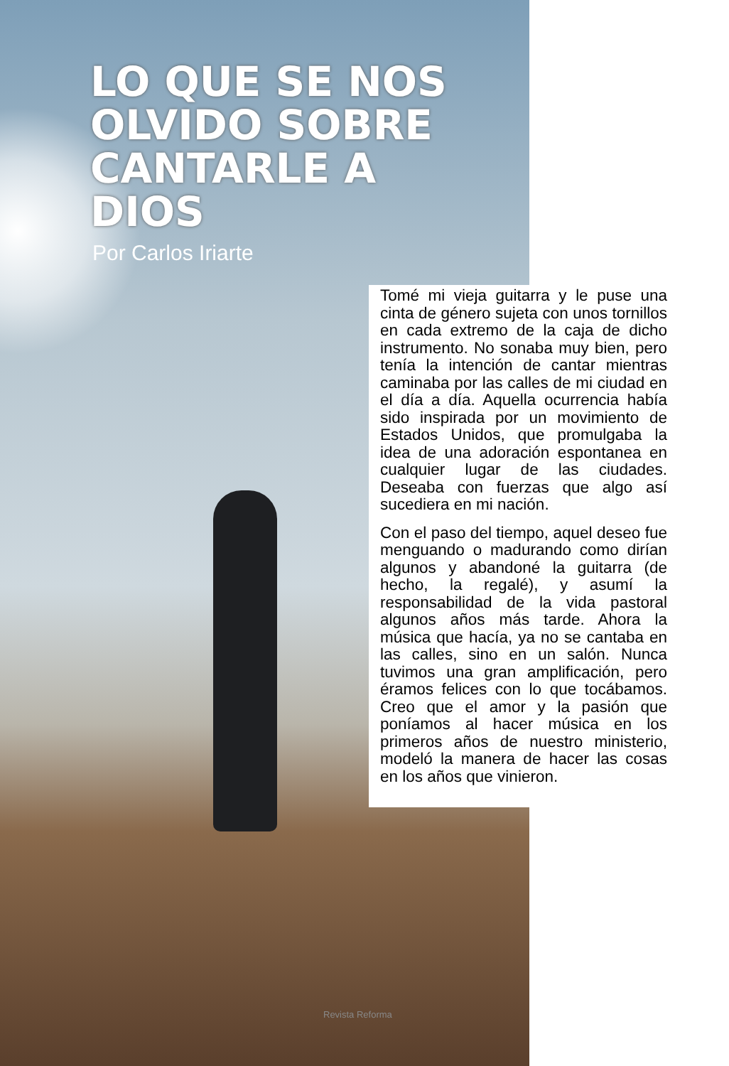LO QUE SE NOS OLVIDO SOBRE CANTARLE A DIOS
Por Carlos Iriarte
Tomé mi vieja guitarra y le puse una cinta de género sujeta con unos tornillos en cada extremo de la caja de dicho instrumento. No sonaba muy bien, pero tenía la intención de cantar mientras caminaba por las calles de mi ciudad en el día a día. Aquella ocurrencia había sido inspirada por un movimiento de Estados Unidos, que promulgaba la idea de una adoración espontanea en cualquier lugar de las ciudades. Deseaba con fuerzas que algo así sucediera en mi nación.
Con el paso del tiempo, aquel deseo fue menguando o madurando como dirían algunos y abandoné la guitarra (de hecho, la regalé), y asumí la responsabilidad de la vida pastoral algunos años más tarde. Ahora la música que hacía, ya no se cantaba en las calles, sino en un salón. Nunca tuvimos una gran amplificación, pero éramos felices con lo que tocábamos. Creo que el amor y la pasión que poníamos al hacer música en los primeros años de nuestro ministerio, modeló la manera de hacer las cosas en los años que vinieron.
Revista Reforma